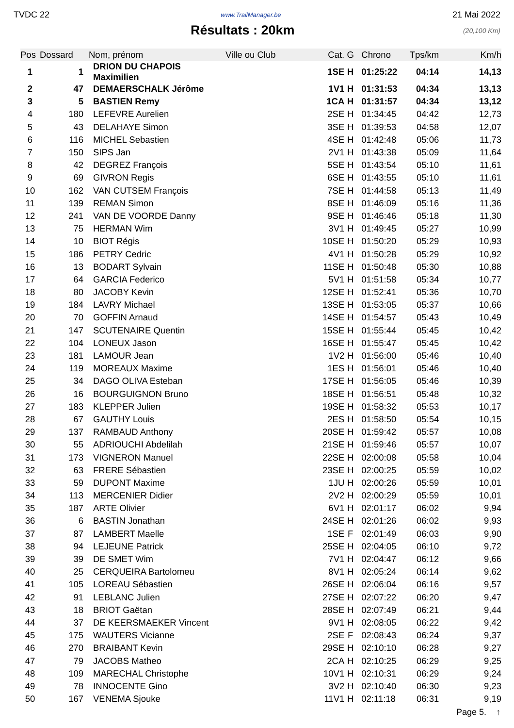TVDC 22 www.TrailManager.be 21 Mai 2022
Résultats : 20km
(20,100 Km)
| Pos | Dossard | Nom, prénom | Ville ou Club | Cat. | G | Chrono | Tps/km | Km/h |
| --- | --- | --- | --- | --- | --- | --- | --- | --- |
| 1 | 1 | DRION DU CHAPOIS Maximilien | | 1SE | H | 01:25:22 | 04:14 | 14,13 |
| 2 | 47 | DEMAERSCHALK Jérôme | | 1V1 | H | 01:31:53 | 04:34 | 13,13 |
| 3 | 5 | BASTIEN Remy | | 1CA | H | 01:31:57 | 04:34 | 13,12 |
| 4 | 180 | LEFEVRE Aurelien | | 2SE | H | 01:34:45 | 04:42 | 12,73 |
| 5 | 43 | DELAHAYE Simon | | 3SE | H | 01:39:53 | 04:58 | 12,07 |
| 6 | 116 | MICHEL Sebastien | | 4SE | H | 01:42:48 | 05:06 | 11,73 |
| 7 | 150 | SIPS Jan | | 2V1 | H | 01:43:38 | 05:09 | 11,64 |
| 8 | 42 | DEGREZ François | | 5SE | H | 01:43:54 | 05:10 | 11,61 |
| 9 | 69 | GIVRON Regis | | 6SE | H | 01:43:55 | 05:10 | 11,61 |
| 10 | 162 | VAN CUTSEM François | | 7SE | H | 01:44:58 | 05:13 | 11,49 |
| 11 | 139 | REMAN Simon | | 8SE | H | 01:46:09 | 05:16 | 11,36 |
| 12 | 241 | VAN DE VOORDE Danny | | 9SE | H | 01:46:46 | 05:18 | 11,30 |
| 13 | 75 | HERMAN Wim | | 3V1 | H | 01:49:45 | 05:27 | 10,99 |
| 14 | 10 | BIOT Régis | | 10SE | H | 01:50:20 | 05:29 | 10,93 |
| 15 | 186 | PETRY Cedric | | 4V1 | H | 01:50:28 | 05:29 | 10,92 |
| 16 | 13 | BODART Sylvain | | 11SE | H | 01:50:48 | 05:30 | 10,88 |
| 17 | 64 | GARCIA Federico | | 5V1 | H | 01:51:58 | 05:34 | 10,77 |
| 18 | 80 | JACOBY Kevin | | 12SE | H | 01:52:41 | 05:36 | 10,70 |
| 19 | 184 | LAVRY Michael | | 13SE | H | 01:53:05 | 05:37 | 10,66 |
| 20 | 70 | GOFFIN Arnaud | | 14SE | H | 01:54:57 | 05:43 | 10,49 |
| 21 | 147 | SCUTENAIRE Quentin | | 15SE | H | 01:55:44 | 05:45 | 10,42 |
| 22 | 104 | LONEUX Jason | | 16SE | H | 01:55:47 | 05:45 | 10,42 |
| 23 | 181 | LAMOUR Jean | | 1V2 | H | 01:56:00 | 05:46 | 10,40 |
| 24 | 119 | MOREAUX Maxime | | 1ES | H | 01:56:01 | 05:46 | 10,40 |
| 25 | 34 | DAGO OLIVA Esteban | | 17SE | H | 01:56:05 | 05:46 | 10,39 |
| 26 | 16 | BOURGUIGNON Bruno | | 18SE | H | 01:56:51 | 05:48 | 10,32 |
| 27 | 183 | KLEPPER Julien | | 19SE | H | 01:58:32 | 05:53 | 10,17 |
| 28 | 67 | GAUTHY Louis | | 2ES | H | 01:58:50 | 05:54 | 10,15 |
| 29 | 137 | RAMBAUD Anthony | | 20SE | H | 01:59:42 | 05:57 | 10,08 |
| 30 | 55 | ADRIOUCHI Abdelilah | | 21SE | H | 01:59:46 | 05:57 | 10,07 |
| 31 | 173 | VIGNERON Manuel | | 22SE | H | 02:00:08 | 05:58 | 10,04 |
| 32 | 63 | FRERE Sébastien | | 23SE | H | 02:00:25 | 05:59 | 10,02 |
| 33 | 59 | DUPONT Maxime | | 1JU | H | 02:00:26 | 05:59 | 10,01 |
| 34 | 113 | MERCENIER Didier | | 2V2 | H | 02:00:29 | 05:59 | 10,01 |
| 35 | 187 | ARTE Olivier | | 6V1 | H | 02:01:17 | 06:02 | 9,94 |
| 36 | 6 | BASTIN Jonathan | | 24SE | H | 02:01:26 | 06:02 | 9,93 |
| 37 | 87 | LAMBERT Maelle | | 1SE | F | 02:01:49 | 06:03 | 9,90 |
| 38 | 94 | LEJEUNE Patrick | | 25SE | H | 02:04:05 | 06:10 | 9,72 |
| 39 | 39 | DE SMET Wim | | 7V1 | H | 02:04:47 | 06:12 | 9,66 |
| 40 | 25 | CERQUEIRA Bartolomeu | | 8V1 | H | 02:05:24 | 06:14 | 9,62 |
| 41 | 105 | LOREAU Sébastien | | 26SE | H | 02:06:04 | 06:16 | 9,57 |
| 42 | 91 | LEBLANC Julien | | 27SE | H | 02:07:22 | 06:20 | 9,47 |
| 43 | 18 | BRIOT Gaëtan | | 28SE | H | 02:07:49 | 06:21 | 9,44 |
| 44 | 37 | DE KEERSMAEKER Vincent | | 9V1 | H | 02:08:05 | 06:22 | 9,42 |
| 45 | 175 | WAUTERS Vicianne | | 2SE | F | 02:08:43 | 06:24 | 9,37 |
| 46 | 270 | BRAIBANT Kevin | | 29SE | H | 02:10:10 | 06:28 | 9,27 |
| 47 | 79 | JACOBS Matheo | | 2CA | H | 02:10:25 | 06:29 | 9,25 |
| 48 | 109 | MARECHAL Christophe | | 10V1 | H | 02:10:31 | 06:29 | 9,24 |
| 49 | 78 | INNOCENTE Gino | | 3V2 | H | 02:10:40 | 06:30 | 9,23 |
| 50 | 167 | VENEMA Sjouke | | 11V1 | H | 02:11:18 | 06:31 | 9,19 |
Page 5. ↑